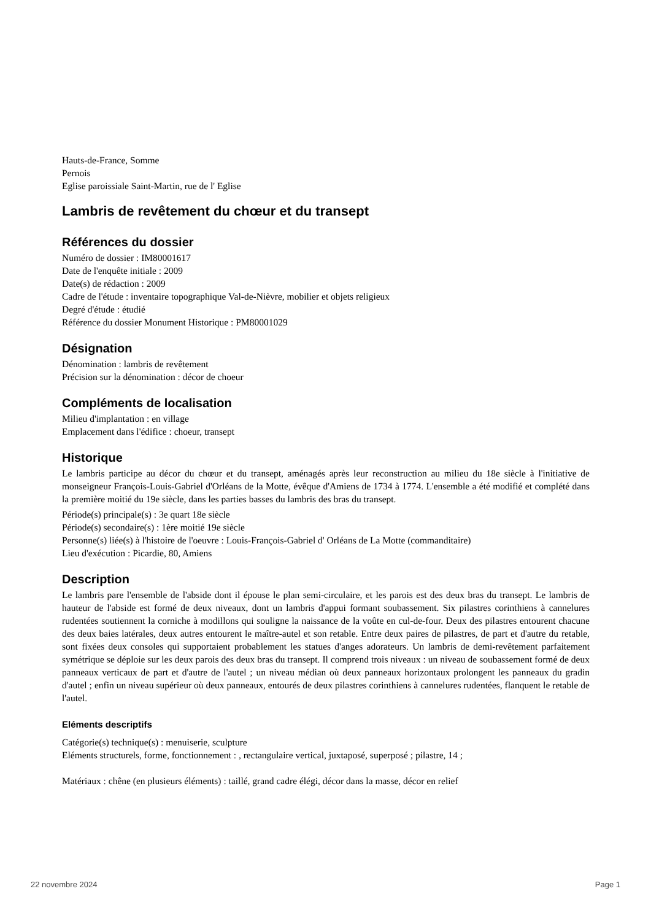Hauts-de-France, Somme
Pernois
Eglise paroissiale Saint-Martin, rue de l' Eglise
Lambris de revêtement du chœur et du transept
Références du dossier
Numéro de dossier : IM80001617
Date de l'enquête initiale : 2009
Date(s) de rédaction : 2009
Cadre de l'étude : inventaire topographique Val-de-Nièvre, mobilier et objets religieux
Degré d'étude : étudié
Référence du dossier Monument Historique : PM80001029
Désignation
Dénomination : lambris de revêtement
Précision sur la dénomination : décor de choeur
Compléments de localisation
Milieu d'implantation : en village
Emplacement dans l'édifice : choeur, transept
Historique
Le lambris participe au décor du chœur et du transept, aménagés après leur reconstruction au milieu du 18e siècle à l'initiative de monseigneur François-Louis-Gabriel d'Orléans de la Motte, évêque d'Amiens de 1734 à 1774. L'ensemble a été modifié et complété dans la première moitié du 19e siècle, dans les parties basses du lambris des bras du transept.
Période(s) principale(s) : 3e quart 18e siècle
Période(s) secondaire(s) : 1ère moitié 19e siècle
Personne(s) liée(s) à l'histoire de l'oeuvre : Louis-François-Gabriel d' Orléans de La Motte (commanditaire)
Lieu d'exécution : Picardie, 80, Amiens
Description
Le lambris pare l'ensemble de l'abside dont il épouse le plan semi-circulaire, et les parois est des deux bras du transept. Le lambris de hauteur de l'abside est formé de deux niveaux, dont un lambris d'appui formant soubassement. Six pilastres corinthiens à cannelures rudentées soutiennent la corniche à modillons qui souligne la naissance de la voûte en cul-de-four. Deux des pilastres entourent chacune des deux baies latérales, deux autres entourent le maître-autel et son retable. Entre deux paires de pilastres, de part et d'autre du retable, sont fixées deux consoles qui supportaient probablement les statues d'anges adorateurs. Un lambris de demi-revêtement parfaitement symétrique se déploie sur les deux parois des deux bras du transept. Il comprend trois niveaux : un niveau de soubassement formé de deux panneaux verticaux de part et d'autre de l'autel ; un niveau médian où deux panneaux horizontaux prolongent les panneaux du gradin d'autel ; enfin un niveau supérieur où deux panneaux, entourés de deux pilastres corinthiens à cannelures rudentées, flanquent le retable de l'autel.
Eléments descriptifs
Catégorie(s) technique(s) : menuiserie, sculpture
Eléments structurels, forme, fonctionnement : , rectangulaire vertical, juxtaposé, superposé ; pilastre, 14 ;
Matériaux : chêne (en plusieurs éléments) : taillé, grand cadre élégi, décor dans la masse, décor en relief
22 novembre 2024 Page 1